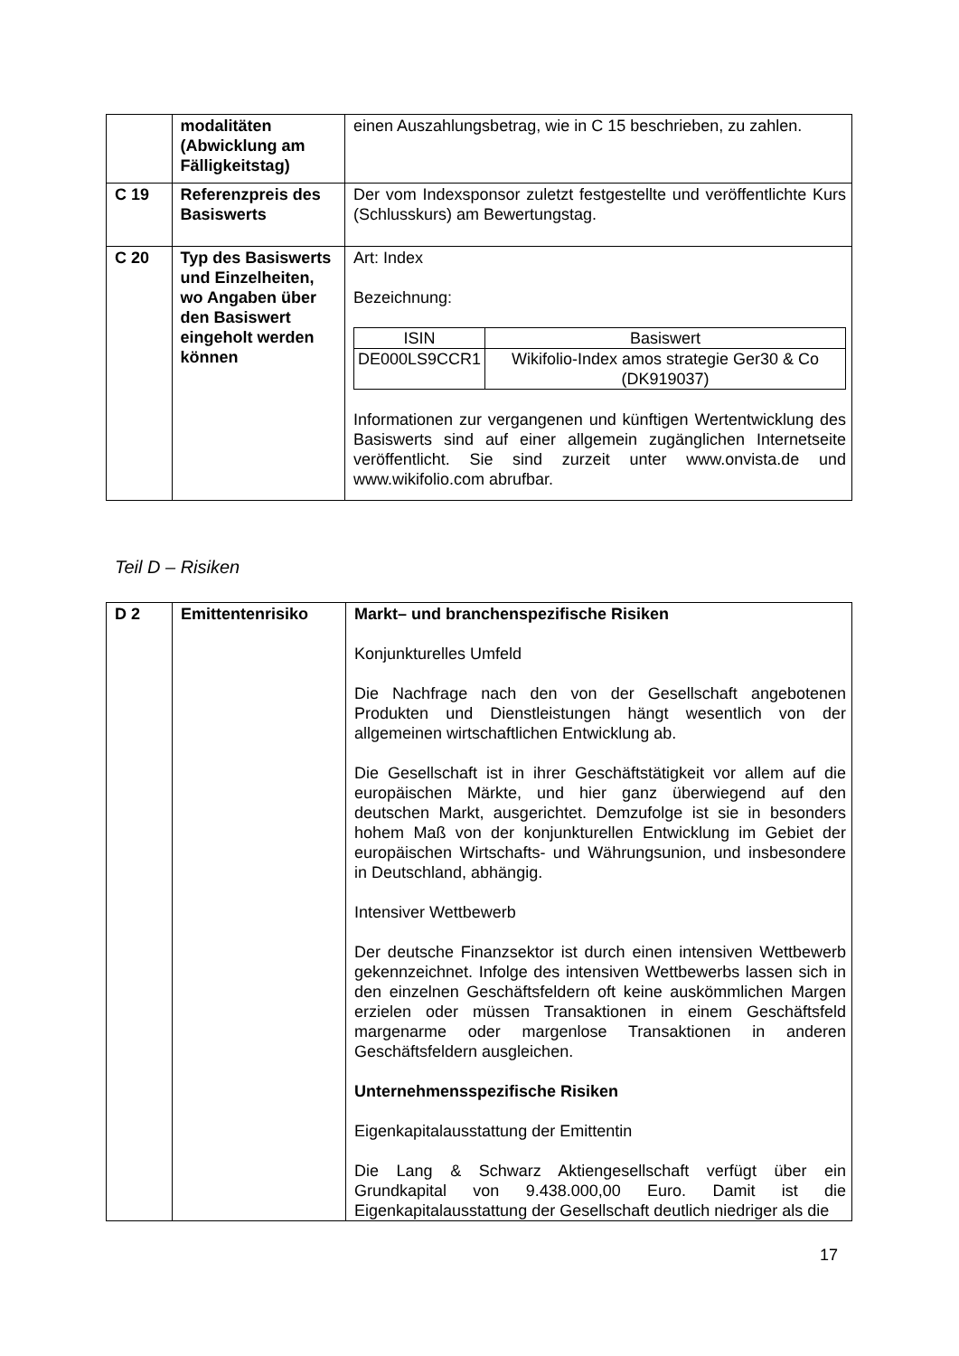| | modalitäten (Abwicklung am Fälligkeitstag) | einen Auszahlungsbetrag, wie in C 15 beschrieben, zu zahlen. |
| C 19 | Referenzpreis des Basiswerts | Der vom Indexsponsor zuletzt festgestellte und veröffentlichte Kurs (Schlusskurs) am Bewertungstag. |
| C 20 | Typ des Basiswerts und Einzelheiten, wo Angaben über den Basiswert eingeholt werden können | Art: Index Bezeichnung: / ISIN / Basiswert / / --- / --- / / DE000LS9CCR1 / Wikifolio-Index amos strategie Ger30 & Co (DK919037) / Informationen zur vergangenen und künftigen Wertentwicklung des Basiswerts sind auf einer allgemein zugänglichen Internetseite veröffentlicht. Sie sind zurzeit unter www.onvista.de und www.wikifolio.com abrufbar. |
Teil D – Risiken
| D 2 | Emittentenrisiko | Markt– und branchenspezifische Risiken Konjunkturelles Umfeld Die Nachfrage nach den von der Gesellschaft angebotenen Produkten und Dienstleistungen hängt wesentlich von der allgemeinen wirtschaftlichen Entwicklung ab. Die Gesellschaft ist in ihrer Geschäftstätigkeit vor allem auf die europäischen Märkte, und hier ganz überwiegend auf den deutschen Markt, ausgerichtet. Demzufolge ist sie in besonders hohem Maß von der konjunkturellen Entwicklung im Gebiet der europäischen Wirtschafts- und Währungsunion, und insbesondere in Deutschland, abhängig. Intensiver Wettbewerb Der deutsche Finanzsektor ist durch einen intensiven Wettbewerb gekennzeichnet. Infolge des intensiven Wettbewerbs lassen sich in den einzelnen Geschäftsfeldern oft keine auskömmlichen Margen erzielen oder müssen Transaktionen in einem Geschäftsfeld margenarme oder margenlose Transaktionen in anderen Geschäftsfeldern ausgleichen. Unternehmensspezifische Risiken Eigenkapitalausstattung der Emittentin Die Lang & Schwarz Aktiengesellschaft verfügt über ein Grundkapital von 9.438.000,00 Euro. Damit ist die Eigenkapitalausstattung der Gesellschaft deutlich niedriger als die |
17